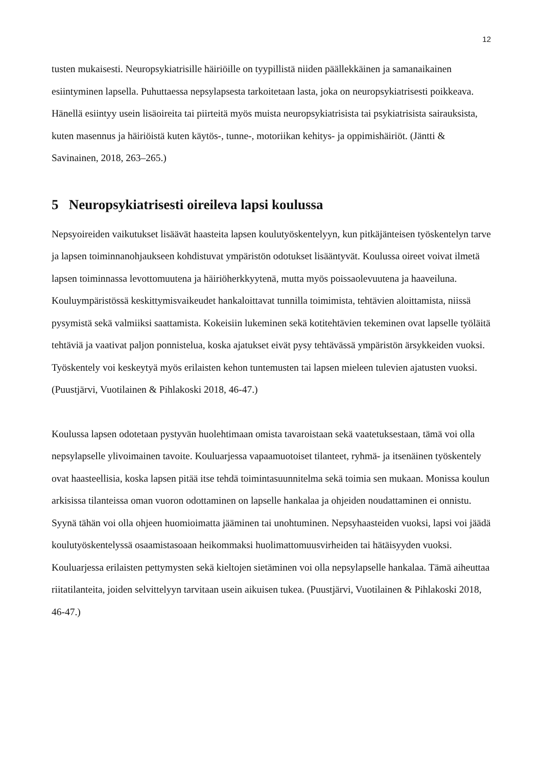12
tusten mukaisesti. Neuropsykiatrisille häiriöille on tyypillistä niiden päällekkäinen ja samanaikainen esiintyminen lapsella. Puhuttaessa nepsylapsesta tarkoitetaan lasta, joka on neuropsykiatrisesti poikkeava. Hänellä esiintyy usein lisäoireita tai piirteitä myös muista neuropsykiatrisista tai psykiatrisista sairauksista, kuten masennus ja häiriöistä kuten käytös-, tunne-, motoriikan kehitys- ja oppimishäiriöt. (Jäntti & Savinainen, 2018, 263–265.)
5 Neuropsykiatrisesti oireileva lapsi koulussa
Nepsyoireiden vaikutukset lisäävät haasteita lapsen koulutyöskentelyyn, kun pitkäjänteisen työskentelyn tarve ja lapsen toiminnanohjaukseen kohdistuvat ympäristön odotukset lisääntyvät. Koulussa oireet voivat ilmetä lapsen toiminnassa levottomuutena ja häiriöherkkyytenä, mutta myös poissaolevuutena ja haaveiluna. Kouluympäristössä keskittymisvaikeudet hankaloittavat tunnilla toimimista, tehtävien aloittamista, niissä pysymistä sekä valmiiksi saattamista. Kokeisiin lukeminen sekä kotitehtävien tekeminen ovat lapselle työläitä tehtäviä ja vaativat paljon ponnistelua, koska ajatukset eivät pysy tehtävässä ympäristön ärsykkeiden vuoksi. Työskentely voi keskeytyä myös erilaisten kehon tuntemusten tai lapsen mieleen tulevien ajatusten vuoksi. (Puustjärvi, Vuotilainen & Pihlakoski 2018, 46-47.)
Koulussa lapsen odotetaan pystyvän huolehtimaan omista tavaroistaan sekä vaatetuksestaan, tämä voi olla nepsylapselle ylivoimainen tavoite. Kouluarjessa vapaamuotoiset tilanteet, ryhmä- ja itsenäinen työskentely ovat haasteellisia, koska lapsen pitää itse tehdä toimintasuunnitelma sekä toimia sen mukaan. Monissa koulun arkisissa tilanteissa oman vuoron odottaminen on lapselle hankalaa ja ohjeiden noudattaminen ei onnistu. Syynä tähän voi olla ohjeen huomioimatta jääminen tai unohtuminen. Nepsyhaasteiden vuoksi, lapsi voi jäädä koulutyöskentelyssä osaamistasoaan heikommaksi huolimattomuusvirheiden tai hätäisyyden vuoksi. Kouluarjessa erilaisten pettymysten sekä kieltojen sietäminen voi olla nepsylapselle hankalaa. Tämä aiheuttaa riitatilanteita, joiden selvittelyyn tarvitaan usein aikuisen tukea. (Puustjärvi, Vuotilainen & Pihlakoski 2018, 46-47.)